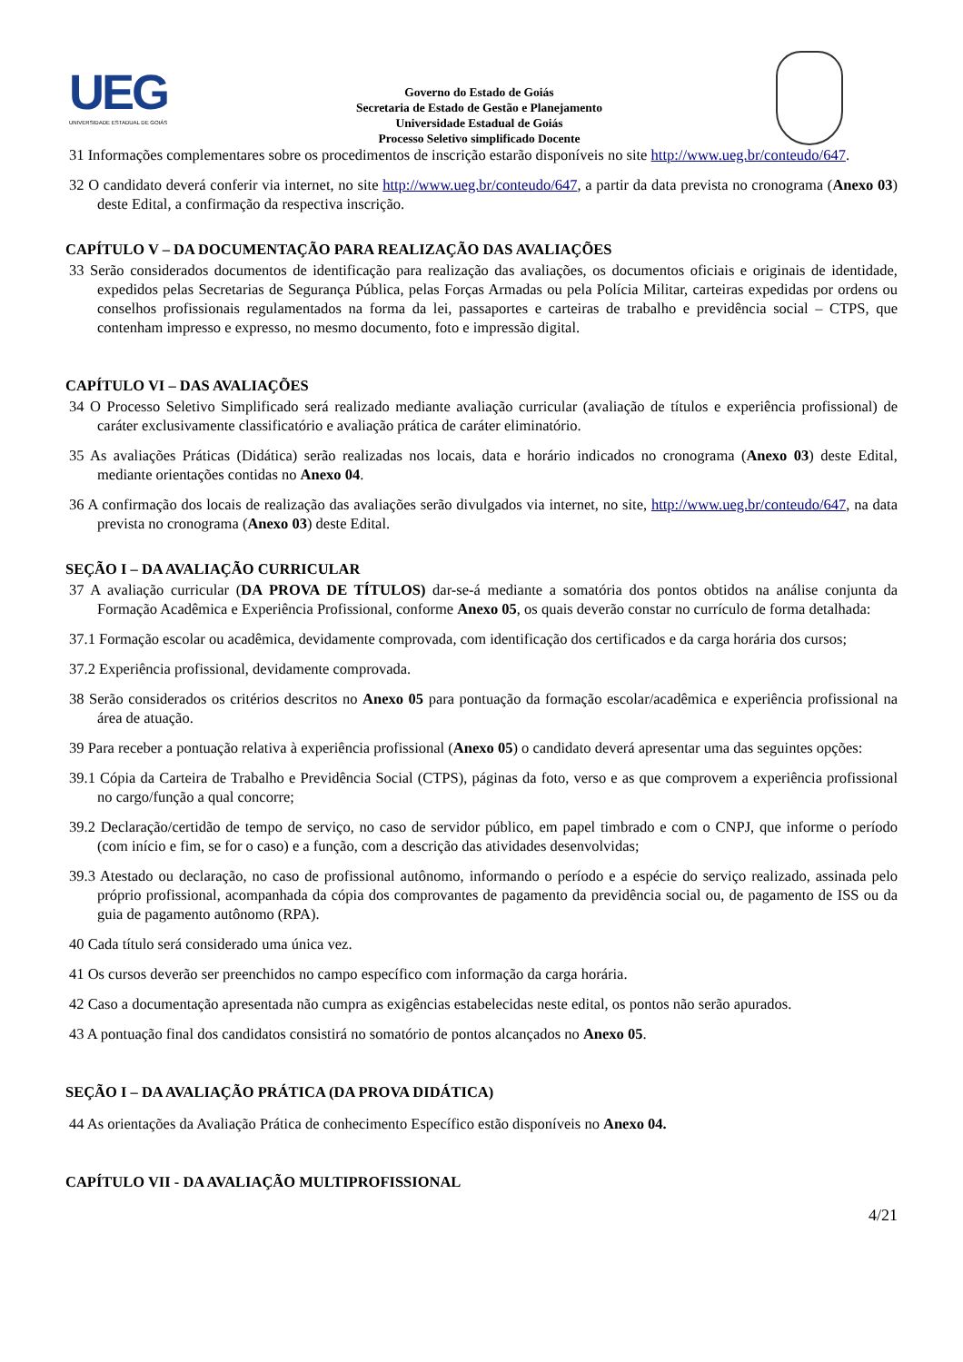UEG
UNIVERSIDADE ESTADUAL DE GOIÁS
Governo do Estado de Goiás
Secretaria de Estado de Gestão e Planejamento
Universidade Estadual de Goiás
Processo Seletivo simplificado Docente
31 Informações complementares sobre os procedimentos de inscrição estarão disponíveis no site http://www.ueg.br/conteudo/647.
32 O candidato deverá conferir via internet, no site http://www.ueg.br/conteudo/647, a partir da data prevista no cronograma (Anexo 03) deste Edital, a confirmação da respectiva inscrição.
CAPÍTULO V – DA DOCUMENTAÇÃO PARA REALIZAÇÃO DAS AVALIAÇÕES
33 Serão considerados documentos de identificação para realização das avaliações, os documentos oficiais e originais de identidade, expedidos pelas Secretarias de Segurança Pública, pelas Forças Armadas ou pela Polícia Militar, carteiras expedidas por ordens ou conselhos profissionais regulamentados na forma da lei, passaportes e carteiras de trabalho e previdência social – CTPS, que contenham impresso e expresso, no mesmo documento, foto e impressão digital.
CAPÍTULO VI – DAS AVALIAÇÕES
34 O Processo Seletivo Simplificado será realizado mediante avaliação curricular (avaliação de títulos e experiência profissional) de caráter exclusivamente classificatório e avaliação prática de caráter eliminatório.
35 As avaliações Práticas (Didática) serão realizadas nos locais, data e horário indicados no cronograma (Anexo 03) deste Edital, mediante orientações contidas no Anexo 04.
36 A confirmação dos locais de realização das avaliações serão divulgados via internet, no site, http://www.ueg.br/conteudo/647, na data prevista no cronograma (Anexo 03) deste Edital.
SEÇÃO I – DA AVALIAÇÃO CURRICULAR
37 A avaliação curricular (DA PROVA DE TÍTULOS) dar-se-á mediante a somatória dos pontos obtidos na análise conjunta da Formação Acadêmica e Experiência Profissional, conforme Anexo 05, os quais deverão constar no currículo de forma detalhada:
37.1 Formação escolar ou acadêmica, devidamente comprovada, com identificação dos certificados e da carga horária dos cursos;
37.2 Experiência profissional, devidamente comprovada.
38 Serão considerados os critérios descritos no Anexo 05 para pontuação da formação escolar/acadêmica e experiência profissional na área de atuação.
39 Para receber a pontuação relativa à experiência profissional (Anexo 05) o candidato deverá apresentar uma das seguintes opções:
39.1 Cópia da Carteira de Trabalho e Previdência Social (CTPS), páginas da foto, verso e as que comprovem a experiência profissional no cargo/função a qual concorre;
39.2 Declaração/certidão de tempo de serviço, no caso de servidor público, em papel timbrado e com o CNPJ, que informe o período (com início e fim, se for o caso) e a função, com a descrição das atividades desenvolvidas;
39.3 Atestado ou declaração, no caso de profissional autônomo, informando o período e a espécie do serviço realizado, assinada pelo próprio profissional, acompanhada da cópia dos comprovantes de pagamento da previdência social ou, de pagamento de ISS ou da guia de pagamento autônomo (RPA).
40 Cada título será considerado uma única vez.
41 Os cursos deverão ser preenchidos no campo específico com informação da carga horária.
42 Caso a documentação apresentada não cumpra as exigências estabelecidas neste edital, os pontos não serão apurados.
43 A pontuação final dos candidatos consistirá no somatório de pontos alcançados no Anexo 05.
SEÇÃO I – DA AVALIAÇÃO PRÁTICA (DA PROVA DIDÁTICA)
44 As orientações da Avaliação Prática de conhecimento Específico estão disponíveis no Anexo 04.
CAPÍTULO VII - DA AVALIAÇÃO MULTIPROFISSIONAL
4/21